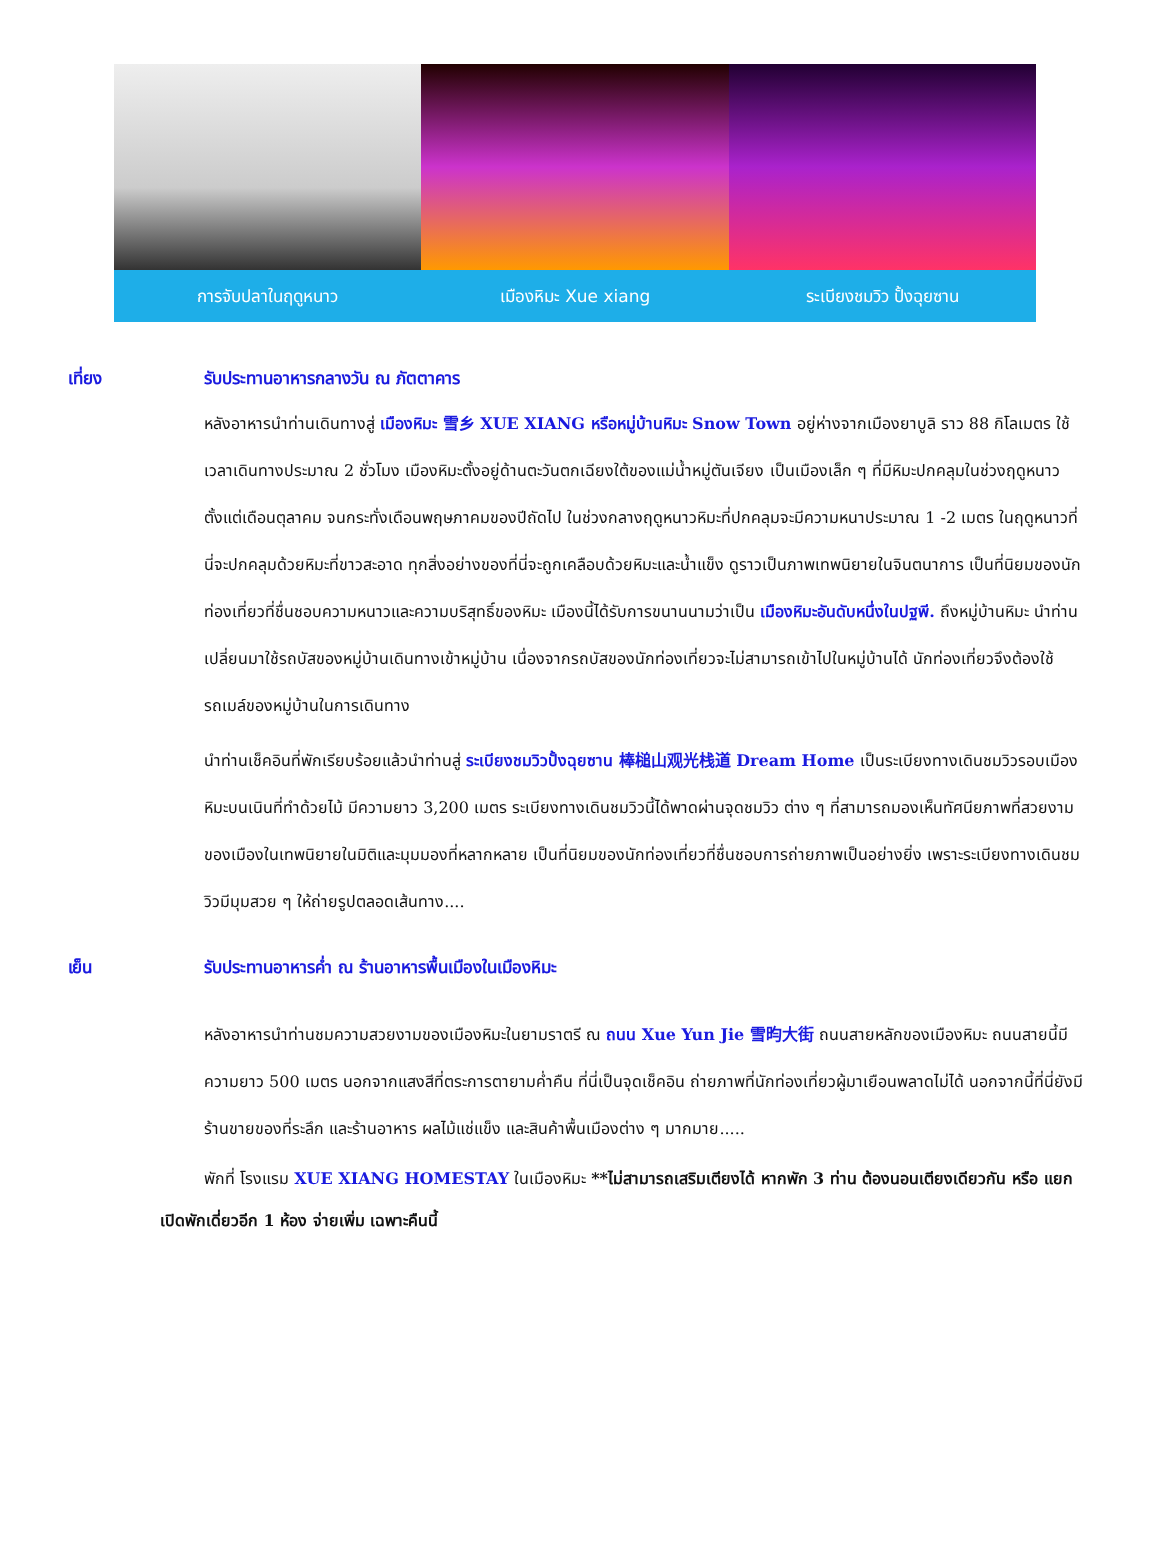การจับปลาในฤดูหนาว เมืองหิมะ Xue xiang ระเบียงชมวิว ปั้งฉุยซาน
เที่ยง รับประทานอาหารกลางวัน ณ ภัตตาคาร
หลังอาหารนำท่านเดินทางสู่ เมืองหิมะ 雪乡 XUE XIANG หรือหมู่บ้านหิมะ Snow Town อยู่ห่างจากเมืองยาบูลิ ราว 88 กิโลเมตร ใช้เวลาเดินทางประมาณ 2 ชั่วโมง เมืองหิมะตั้งอยู่ด้านตะวันตกเฉียงใต้ของแม่น้ำหมู่ตันเจียง เป็นเมืองเล็ก ๆ ที่มีหิมะปกคลุมในช่วงฤดูหนาว ตั้งแต่เดือนตุลาคม จนกระทั่งเดือนพฤษภาคมของปีถัดไป ในช่วงกลางฤดูหนาวหิมะที่ปกคลุมจะมีความหนาประมาณ 1 -2 เมตร ในฤดูหนาวที่นี่จะปกคลุมด้วยหิมะที่ขาวสะอาด ทุกสิ่งอย่างของที่นี่จะถูกเคลือบด้วยหิมะและน้ำแข็ง ดูราวเป็นภาพเทพนิยายในจินตนาการ เป็นที่นิยมของนักท่องเที่ยวที่ชื่นชอบความหนาวและความบริสุทธิ์ของหิมะ เมืองนี้ได้รับการขนานนามว่าเป็น เมืองหิมะอันดับหนึ่งในปฐพี. ถึงหมู่บ้านหิมะ นำท่านเปลี่ยนมาใช้รถบัสของหมู่บ้านเดินทางเข้าหมู่บ้าน เนื่องจากรถบัสของนักท่องเที่ยวจะไม่สามารถเข้าไปในหมู่บ้านได้ นักท่องเที่ยวจึงต้องใช้รถเมล์ของหมู่บ้านในการเดินทาง
นำท่านเช็คอินที่พักเรียบร้อยแล้วนำท่านสู่ ระเบียงชมวิวปั้งฉุยซาน 棒槌山观光栈道 Dream Home เป็นระเบียงทางเดินชมวิวรอบเมืองหิมะบนเนินที่ทำด้วยไม้ มีความยาว 3,200 เมตร ระเบียงทางเดินชมวิวนี้ได้พาดผ่านจุดชมวิว ต่าง ๆ ที่สามารถมองเห็นทัศนียภาพที่สวยงามของเมืองในเทพนิยายในมิติและมุมมองที่หลากหลาย เป็นที่นิยมของนักท่องเที่ยวที่ชื่นชอบการถ่ายภาพเป็นอย่างยิ่ง เพราะระเบียงทางเดินชมวิวมีมุมสวย ๆ ให้ถ่ายรูปตลอดเส้นทาง....
เย็น รับประทานอาหารค่ำ ณ ร้านอาหารพื้นเมืองในเมืองหิมะ
หลังอาหารนำท่านชมความสวยงามของเมืองหิมะในยามราตรี ณ ถนน Xue Yun Jie 雪昀大街 ถนนสายหลักของเมืองหิมะ ถนนสายนี้มีความยาว 500 เมตร นอกจากแสงสีที่ตระการตายามค่ำคืน ที่นี่เป็นจุดเช็คอิน ถ่ายภาพที่นักท่องเที่ยวผู้มาเยือนพลาดไม่ได้ นอกจากนี้ที่นี่ยังมีร้านขายของที่ระลึก และร้านอาหาร ผลไม้แช่แข็ง และสินค้าพื้นเมืองต่าง ๆ มากมาย.....
พักที่ โรงแรม XUE XIANG HOMESTAY ในเมืองหิมะ **ไม่สามารถเสริมเตียงได้ หากพัก 3 ท่าน ต้องนอนเตียงเดียวกัน หรือ แยกเปิดพักเดี่ยวอีก 1 ห้อง จ่ายเพิ่ม เฉพาะคืนนี้